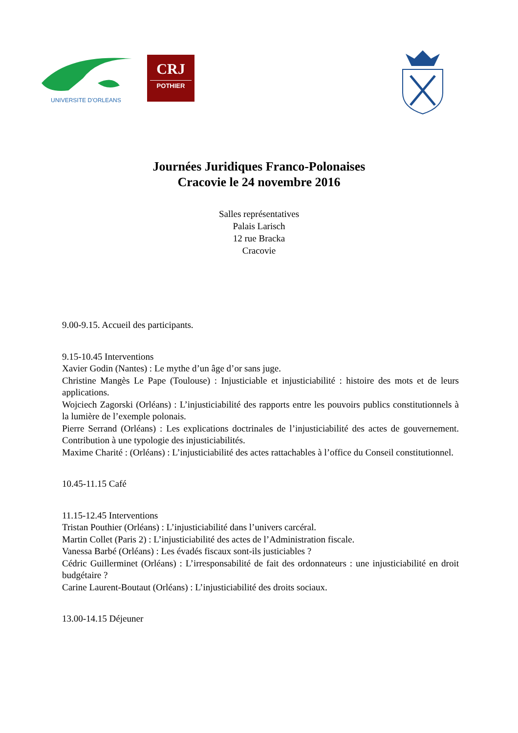UNIVERSITE D'ORLEANS
CRJ
POTHIER
Journées Juridiques Franco-Polonaises
Cracovie le 24 novembre 2016
Salles représentatives
Palais Larisch
12 rue Bracka
Cracovie
9.00-9.15. Accueil des participants.
9.15-10.45 Interventions
Xavier Godin (Nantes) : Le mythe d’un âge d’or sans juge.
Christine Mangès Le Pape (Toulouse) : Injusticiable et injusticiabilité : histoire des mots et de leurs applications.
Wojciech Zagorski (Orléans) : L’injusticiabilité des rapports entre les pouvoirs publics constitutionnels à la lumière de l’exemple polonais.
Pierre Serrand (Orléans) : Les explications doctrinales de l’injusticiabilité des actes de gouvernement. Contribution à une typologie des injusticiabilités.
Maxime Charité : (Orléans) : L’injusticiabilité des actes rattachables à l’office du Conseil constitutionnel.
10.45-11.15 Café
11.15-12.45 Interventions
Tristan Pouthier (Orléans) : L’injusticiabilité dans l’univers carcéral.
Martin Collet (Paris 2) : L’injusticiabilité des actes de l’Administration fiscale.
Vanessa Barbé (Orléans) : Les évadés fiscaux sont-ils justiciables ?
Cédric Guillerminet (Orléans) : L’irresponsabilité de fait des ordonnateurs : une injusticiabilité en droit budgétaire ?
Carine Laurent-Boutaut (Orléans) : L’injusticiabilité des droits sociaux.
13.00-14.15 Déjeuner